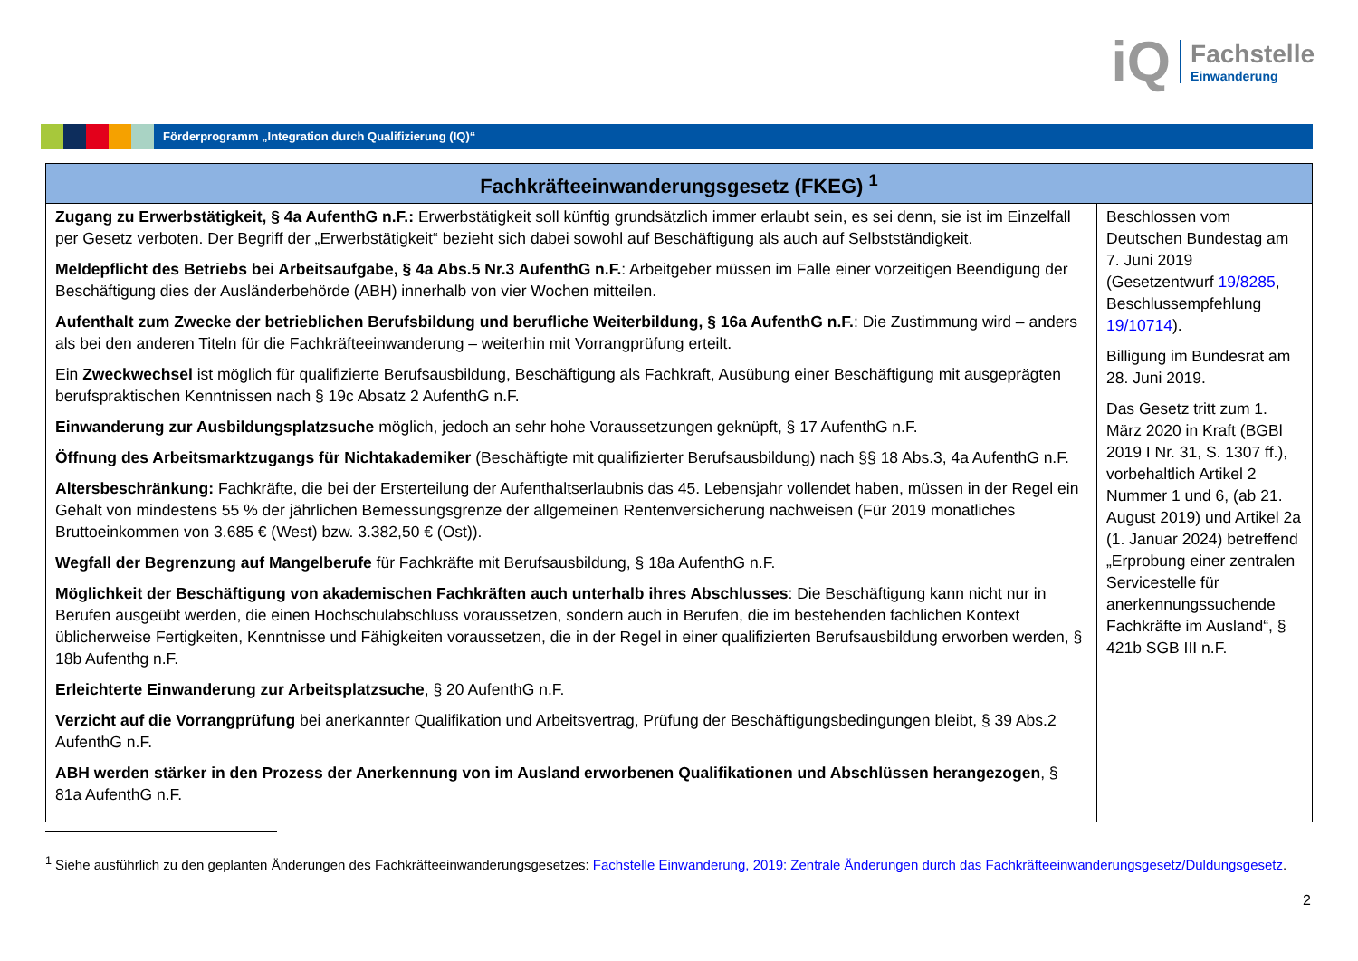iQ
Fachstelle
Einwanderung
Förderprogramm „Integration durch Qualifizierung (IQ)“
| Fachkräfteeinwanderungsgesetz (FKEG) <sup>1</sup> | |
| --- | --- |
| Zugang zu Erwerbstätigkeit, § 4a AufenthG n.F.: Erwerbstätigkeit soll künftig grundsätzlich immer erlaubt sein, es sei denn, sie ist im Einzelfall per Gesetz verboten. Der Begriff der „Erwerbstätigkeit“ bezieht sich dabei sowohl auf Beschäftigung als auch auf Selbstständigkeit. Meldepflicht des Betriebs bei Arbeitsaufgabe, § 4a Abs.5 Nr.3 AufenthG n.F. : Arbeitgeber müssen im Falle einer vorzeitigen Beendigung der Beschäftigung dies der Ausländerbehörde (ABH) innerhalb von vier Wochen mitteilen. Aufenthalt zum Zwecke der betrieblichen Berufsbildung und berufliche Weiterbildung, § 16a AufenthG n.F. : Die Zustimmung wird – anders als bei den anderen Titeln für die Fachkräfteeinwanderung – weiterhin mit Vorrangprüfung erteilt. Ein Zweckwechsel ist möglich für qualifizierte Berufsausbildung, Beschäftigung als Fachkraft, Ausübung einer Beschäftigung mit ausgeprägten berufspraktischen Kenntnissen nach § 19c Absatz 2 AufenthG n.F. Einwanderung zur Ausbildungsplatzsuche möglich, jedoch an sehr hohe Voraussetzungen geknüpft, § 17 AufenthG n.F. Öffnung des Arbeitsmarktzugangs für Nichtakademiker (Beschäftigte mit qualifizierter Berufsausbildung) nach §§ 18 Abs.3, 4a AufenthG n.F. Altersbeschränkung: Fachkräfte, die bei der Ersterteilung der Aufenthaltserlaubnis das 45. Lebensjahr vollendet haben, müssen in der Regel ein Gehalt von mindestens 55 % der jährlichen Bemessungsgrenze der allgemeinen Rentenversicherung nachweisen (Für 2019 monatliches Bruttoeinkommen von 3.685 € (West) bzw. 3.382,50 € (Ost)). Wegfall der Begrenzung auf Mangelberufe für Fachkräfte mit Berufsausbildung, § 18a AufenthG n.F. Möglichkeit der Beschäftigung von akademischen Fachkräften auch unterhalb ihres Abschlusses : Die Beschäftigung kann nicht nur in Berufen ausgeübt werden, die einen Hochschulabschluss voraussetzen, sondern auch in Berufen, die im bestehenden fachlichen Kontext üblicherweise Fertigkeiten, Kenntnisse und Fähigkeiten voraussetzen, die in der Regel in einer qualifizierten Berufsausbildung erworben werden, § 18b Aufenthg n.F. Erleichterte Einwanderung zur Arbeitsplatzsuche , § 20 AufenthG n.F. Verzicht auf die Vorrangprüfung bei anerkannter Qualifikation und Arbeitsvertrag, Prüfung der Beschäftigungsbedingungen bleibt, § 39 Abs.2 AufenthG n.F. ABH werden stärker in den Prozess der Anerkennung von im Ausland erworbenen Qualifikationen und Abschlüssen herangezogen , § 81a AufenthG n.F. | Beschlossen vom Deutschen Bundestag am 7. Juni 2019 (Gesetzentwurf 19/8285 , Beschlussempfehlung 19/10714 ). Billigung im Bundesrat am 28. Juni 2019. Das Gesetz tritt zum 1. März 2020 in Kraft (BGBl 2019 I Nr. 31, S. 1307 ff.), vorbehaltlich Artikel 2 Nummer 1 und 6, (ab 21. August 2019) und Artikel 2a (1. Januar 2024) betreffend „Erprobung einer zentralen Servicestelle für anerkennungssuchende Fachkräfte im Ausland“, § 421b SGB III n.F. |
<sup>1</sup> Siehe ausführlich zu den geplanten Änderungen des Fachkräfteeinwanderungsgesetzes: Fachstelle Einwanderung, 2019: Zentrale Änderungen durch das Fachkräfteeinwanderungsgesetz/Duldungsgesetz.
2